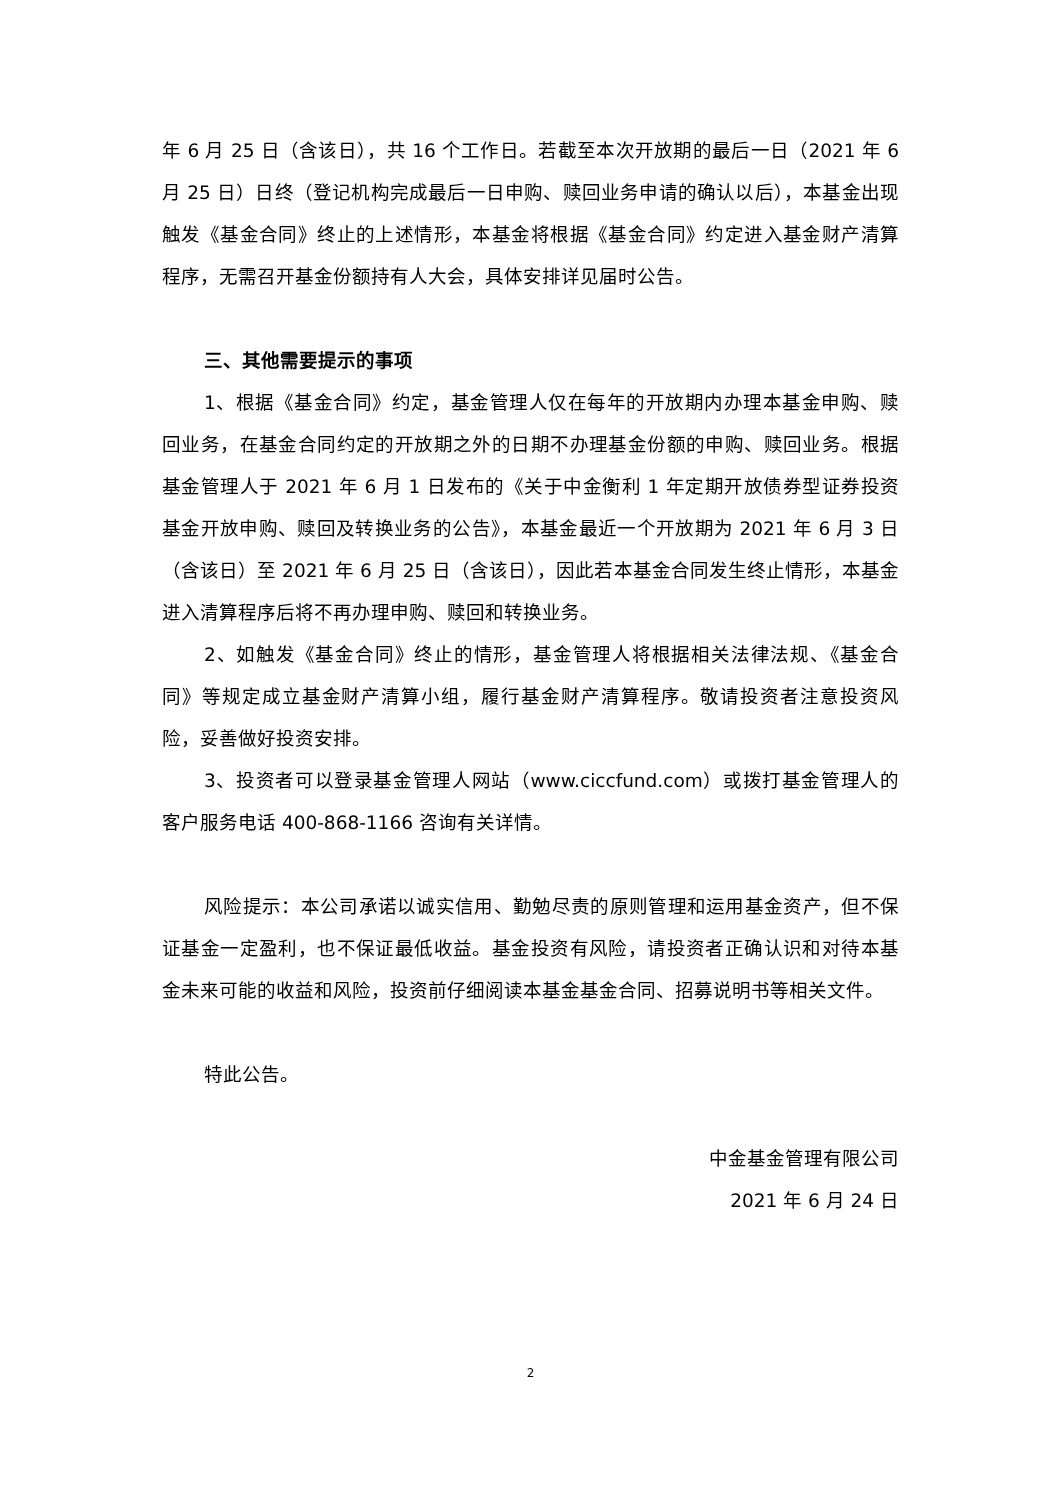年 6 月 25 日（含该日），共 16 个工作日。若截至本次开放期的最后一日（2021 年 6 月 25 日）日终（登记机构完成最后一日申购、赎回业务申请的确认以后），本基金出现触发《基金合同》终止的上述情形，本基金将根据《基金合同》约定进入基金财产清算程序，无需召开基金份额持有人大会，具体安排详见届时公告。
三、其他需要提示的事项
1、根据《基金合同》约定，基金管理人仅在每年的开放期内办理本基金申购、赎回业务，在基金合同约定的开放期之外的日期不办理基金份额的申购、赎回业务。根据基金管理人于 2021 年 6 月 1 日发布的《关于中金衡利 1 年定期开放债券型证券投资基金开放申购、赎回及转换业务的公告》，本基金最近一个开放期为 2021 年 6 月 3 日（含该日）至 2021 年 6 月 25 日（含该日），因此若本基金合同发生终止情形，本基金进入清算程序后将不再办理申购、赎回和转换业务。
2、如触发《基金合同》终止的情形，基金管理人将根据相关法律法规、《基金合同》等规定成立基金财产清算小组，履行基金财产清算程序。敬请投资者注意投资风险，妥善做好投资安排。
3、投资者可以登录基金管理人网站（www.ciccfund.com）或拨打基金管理人的客户服务电话 400-868-1166 咨询有关详情。
风险提示：本公司承诺以诚实信用、勤勉尽责的原则管理和运用基金资产，但不保证基金一定盈利，也不保证最低收益。基金投资有风险，请投资者正确认识和对待本基金未来可能的收益和风险，投资前仔细阅读本基金基金合同、招募说明书等相关文件。
特此公告。
中金基金管理有限公司
2021 年 6 月 24 日
2